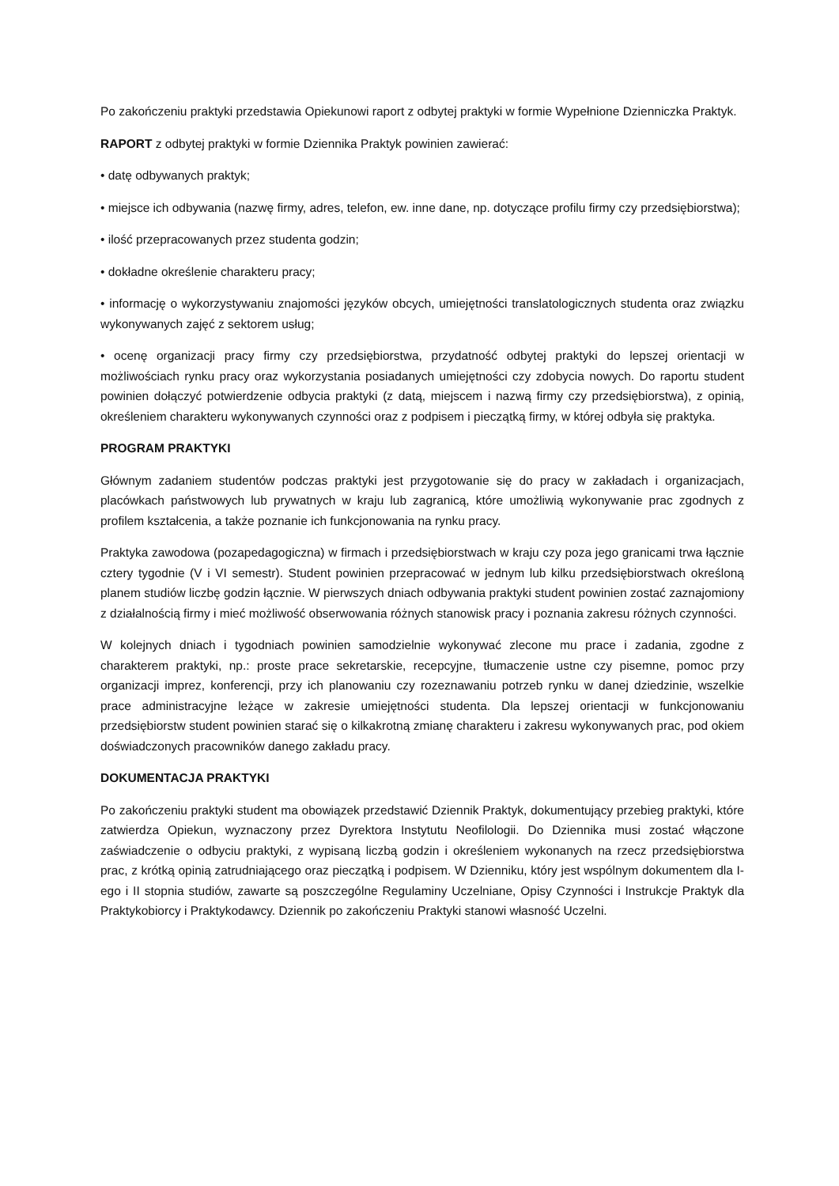Po zakończeniu praktyki przedstawia Opiekunowi raport z odbytej praktyki w formie Wypełnione Dzienniczka Praktyk.
RAPORT z odbytej praktyki w formie Dziennika Praktyk powinien zawierać:
• datę odbywanych praktyk;
• miejsce ich odbywania (nazwę firmy, adres, telefon, ew. inne dane, np. dotyczące profilu firmy czy przedsiębiorstwa);
• ilość przepracowanych przez studenta godzin;
• dokładne określenie charakteru pracy;
• informację o wykorzystywaniu znajomości języków obcych, umiejętności translatologicznych studenta oraz związku wykonywanych zajęć z sektorem usług;
• ocenę organizacji pracy firmy czy przedsiębiorstwa, przydatność odbytej praktyki do lepszej orientacji w możliwościach rynku pracy oraz wykorzystania posiadanych umiejętności czy zdobycia nowych. Do raportu student powinien dołączyć potwierdzenie odbycia praktyki (z datą, miejscem i nazwą firmy czy przedsiębiorstwa), z opinią, określeniem charakteru wykonywanych czynności oraz z podpisem i pieczątką firmy, w której odbyła się praktyka.
PROGRAM PRAKTYKI
Głównym zadaniem studentów podczas praktyki jest przygotowanie się do pracy w zakładach i organizacjach, placówkach państwowych lub prywatnych w kraju lub zagranicą, które umożliwią wykonywanie prac zgodnych z profilem kształcenia, a także poznanie ich funkcjonowania na rynku pracy.
Praktyka zawodowa (pozapedagogiczna) w firmach i przedsiębiorstwach w kraju czy poza jego granicami trwa łącznie cztery tygodnie (V i VI semestr). Student powinien przepracować w jednym lub kilku przedsiębiorstwach określoną planem studiów liczbę godzin łącznie. W pierwszych dniach odbywania praktyki student powinien zostać zaznajomiony z działalnością firmy i mieć możliwość obserwowania różnych stanowisk pracy i poznania zakresu różnych czynności.
W kolejnych dniach i tygodniach powinien samodzielnie wykonywać zlecone mu prace i zadania, zgodne z charakterem praktyki, np.: proste prace sekretarskie, recepcyjne, tłumaczenie ustne czy pisemne, pomoc przy organizacji imprez, konferencji, przy ich planowaniu czy rozeznawaniu potrzeb rynku w danej dziedzinie, wszelkie prace administracyjne leżące w zakresie umiejętności studenta. Dla lepszej orientacji w funkcjonowaniu przedsiębiorstw student powinien starać się o kilkakrotną zmianę charakteru i zakresu wykonywanych prac, pod okiem doświadczonych pracowników danego zakładu pracy.
DOKUMENTACJA PRAKTYKI
Po zakończeniu praktyki student ma obowiązek przedstawić Dziennik Praktyk, dokumentujący przebieg praktyki, które zatwierdza Opiekun, wyznaczony przez Dyrektora Instytutu Neofilologii. Do Dziennika musi zostać włączone zaświadczenie o odbyciu praktyki, z wypisaną liczbą godzin i określeniem wykonanych na rzecz przedsiębiorstwa prac, z krótką opinią zatrudniającego oraz pieczątką i podpisem. W Dzienniku, który jest wspólnym dokumentem dla I-ego i II stopnia studiów, zawarte są poszczególne Regulaminy Uczelniane, Opisy Czynności i Instrukcje Praktyk dla Praktykobiorcy i Praktykodawcy. Dziennik po zakończeniu Praktyki stanowi własność Uczelni.